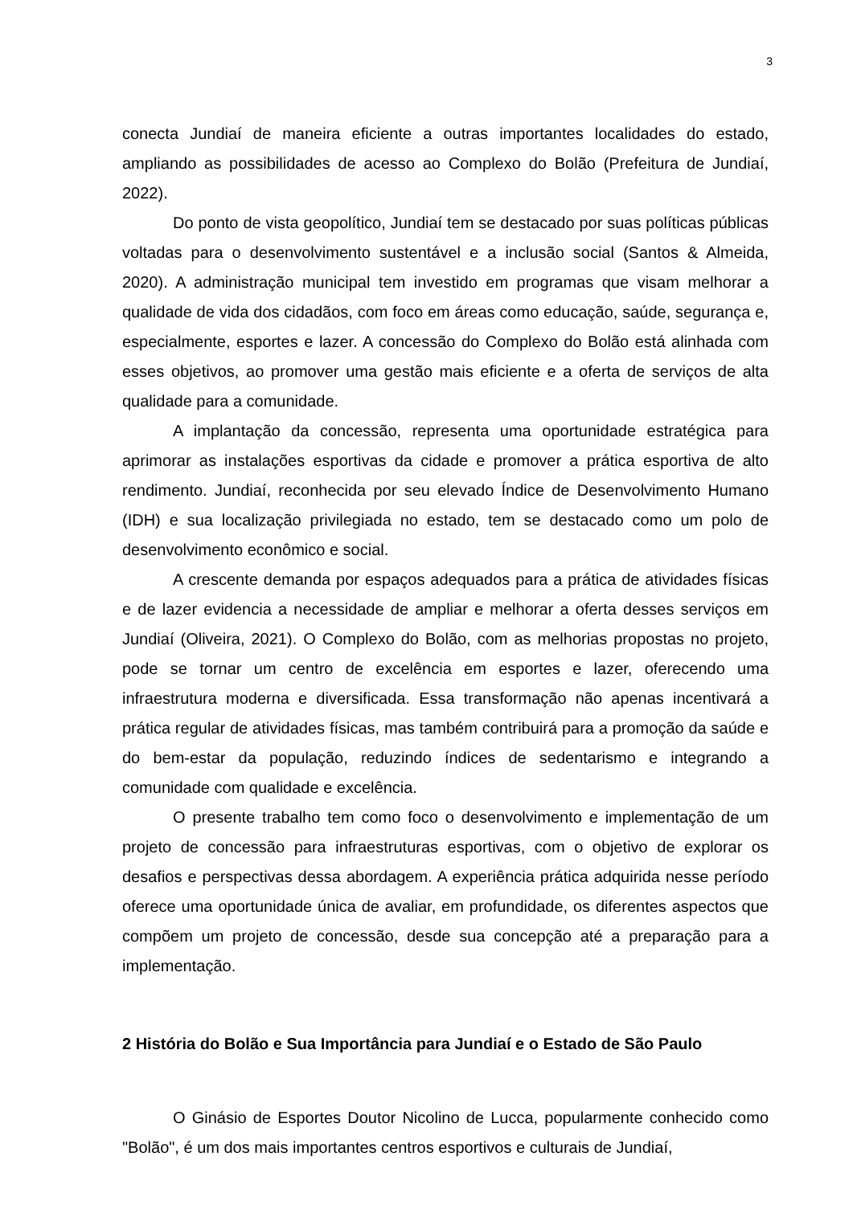3
conecta Jundiaí de maneira eficiente a outras importantes localidades do estado, ampliando as possibilidades de acesso ao Complexo do Bolão (Prefeitura de Jundiaí, 2022).
Do ponto de vista geopolítico, Jundiaí tem se destacado por suas políticas públicas voltadas para o desenvolvimento sustentável e a inclusão social (Santos & Almeida, 2020). A administração municipal tem investido em programas que visam melhorar a qualidade de vida dos cidadãos, com foco em áreas como educação, saúde, segurança e, especialmente, esportes e lazer. A concessão do Complexo do Bolão está alinhada com esses objetivos, ao promover uma gestão mais eficiente e a oferta de serviços de alta qualidade para a comunidade.
A implantação da concessão, representa uma oportunidade estratégica para aprimorar as instalações esportivas da cidade e promover a prática esportiva de alto rendimento. Jundiaí, reconhecida por seu elevado Índice de Desenvolvimento Humano (IDH) e sua localização privilegiada no estado, tem se destacado como um polo de desenvolvimento econômico e social.
A crescente demanda por espaços adequados para a prática de atividades físicas e de lazer evidencia a necessidade de ampliar e melhorar a oferta desses serviços em Jundiaí (Oliveira, 2021). O Complexo do Bolão, com as melhorias propostas no projeto, pode se tornar um centro de excelência em esportes e lazer, oferecendo uma infraestrutura moderna e diversificada. Essa transformação não apenas incentivará a prática regular de atividades físicas, mas também contribuirá para a promoção da saúde e do bem-estar da população, reduzindo índices de sedentarismo e integrando a comunidade com qualidade e excelência.
O presente trabalho tem como foco o desenvolvimento e implementação de um projeto de concessão para infraestruturas esportivas, com o objetivo de explorar os desafios e perspectivas dessa abordagem. A experiência prática adquirida nesse período oferece uma oportunidade única de avaliar, em profundidade, os diferentes aspectos que compõem um projeto de concessão, desde sua concepção até a preparação para a implementação.
2 História do Bolão e Sua Importância para Jundiaí e o Estado de São Paulo
O Ginásio de Esportes Doutor Nicolino de Lucca, popularmente conhecido como "Bolão", é um dos mais importantes centros esportivos e culturais de Jundiaí,